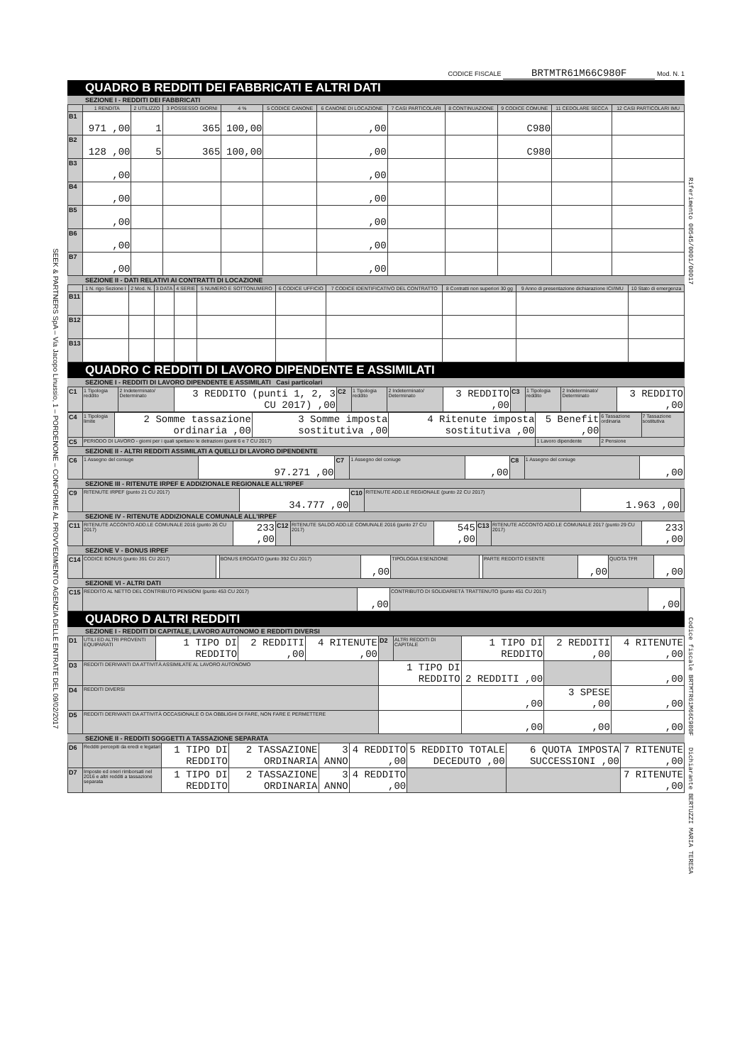SEEK & PARTNERS SpA – Via Jacopo Linussio, 1 – PORDENONE – CONFORME AL PROVVEDIMENTO AGENZIA DELLE ENTRATE DEL 09/02/2017
Riferimento 00545/0001/00017
Codice fiscale BRTMTR61M66C980F Dichiarante BERTUZZI MARIA TERESA
CODICE FISCALE BRTMTR61M66C980F Mod. N. 1
QUADRO B REDDITI DEI FABBRICATI E ALTRI DATI
SEZIONE I - REDDITI DEI FABBRICATI
| | 1 RENDITA | 2 UTILIZZO | 3 POSSESSO GIORNI | 4 % | 5 CODICE CANONE | 6 CANONE DI LOCAZIONE | 7 CASI PARTICOLARI | 8 CONTINUAZIONE | 9 CODICE COMUNE | 11 CEDOLARE SECCA | 12 CASI PARTICOLARI IMU |
| --- | --- | --- | --- | --- | --- | --- | --- | --- | --- | --- | --- |
| B1 | 971 ,00 | 1 | 365 | 100,00 | | ,00 | | | C980 | | |
| B2 | 128 ,00 | 5 | 365 | 100,00 | | ,00 | | | C980 | | |
| B3 | ,00 | | | | | ,00 | | | | | |
| B4 | ,00 | | | | | ,00 | | | | | |
| B5 | ,00 | | | | | ,00 | | | | | |
| B6 | ,00 | | | | | ,00 | | | | | |
| B7 | ,00 | | | | | ,00 | | | | | |
SEZIONE II - DATI RELATIVI AI CONTRATTI DI LOCAZIONE
| | 1 N. rigo Sezione I | 2 Mod. N. | 3 DATA | 4 SERIE | 5 NUMERO E SOTTONUMERO | 6 CODICE UFFICIO | 7 CODICE IDENTIFICATIVO DEL CONTRATTO | 8 Contratti non superiori 30 gg | 9 Anno di presentazione dichiarazione ICI/IMU | 10 Stato di emergenza |
| --- | --- | --- | --- | --- | --- | --- | --- | --- | --- | --- |
| B11 | | | | | | | | | | |
| B12 | | | | | | | | | | |
| B13 | | | | | | | | | | |
QUADRO C REDDITI DI LAVORO DIPENDENTE E ASSIMILATI
SEZIONE I - REDDITI DI LAVORO DIPENDENTE E ASSIMILATI Casi particolari
| C1 | 1 Tipologia reddito | 2 Indeterminato/ Determinato | 3 REDDITO (punti 1, 2, 3 CU 2017) ,00 | C2 | 1 Tipologia reddito | 2 Indeterminato/ Determinato | 3 REDDITO ,00 | C3 | 1 Tipologia reddito | 2 Indeterminato/ Determinato | 3 REDDITO ,00 |
| C4 | 1 Tipologia limite | 2 Somme tassazione ordinaria ,00 | 3 Somme imposta sostitutiva ,00 | 4 Ritenute imposta sostitutiva ,00 | 5 Benefit ,00 | 6 Tassazione ordinaria | 7 Tassazione sostitutiva |
| C5 | PERIODO DI LAVORO - giorni per i quali spettano le detrazioni (punti 6 e 7 CU 2017) | | | | 1 Lavoro dipendente | 2 Pensione | |
SEZIONE II - ALTRI REDDITI ASSIMILATI A QUELLI DI LAVORO DIPENDENTE
| C6 | 1 Assegno del coniuge | 97.271 ,00 | C7 | 1 Assegno del coniuge | ,00 | C8 | 1 Assegno del coniuge | ,00 |
SEZIONE III - RITENUTE IRPEF E ADDIZIONALE REGIONALE ALL'IRPEF
| C9 | RITENUTE IRPEF (punto 21 CU 2017) | 34.777 ,00 | C10 | RITENUTE ADD.LE REGIONALE (punto 22 CU 2017) | 1.963 ,00 | |
SEZIONE IV - RITENUTE ADDIZIONALE COMUNALE ALL'IRPEF
| C11 | RITENUTE ACCONTO ADD.LE COMUNALE 2016 (punto 26 CU 2017) | 233 ,00 | C12 | RITENUTE SALDO ADD.LE COMUNALE 2016 (punto 27 CU 2017) | 545 ,00 | C13 | RITENUTE ACCONTO ADD.LE COMUNALE 2017 (punto 29 CU 2017) | 233 ,00 |
SEZIONE V - BONUS IRPEF
| C14 | CODICE BONUS (punto 391 CU 2017) | | BONUS EROGATO (punto 392 CU 2017) | ,00 | TIPOLOGIA ESENZIONE | | PARTE REDDITO ESENTE | ,00 | QUOTA TFR | ,00 |
SEZIONE VI - ALTRI DATI
| C15 | REDDITO AL NETTO DEL CONTRIBUTO PENSIONI (punto 453 CU 2017) | ,00 | CONTRIBUTO DI SOLIDARIETÀ TRATTENUTO (punto 451 CU 2017) | ,00 | |
QUADRO D ALTRI REDDITI
SEZIONE I - REDDITI DI CAPITALE, LAVORO AUTONOMO E REDDITI DIVERSI
| D1 | UTILI ED ALTRI PROVENTI EQUIPARATI | 1 TIPO DI REDDITO | 2 REDDITI ,00 | 4 RITENUTE ,00 | D2 | ALTRI REDDITI DI CAPITALE | 1 TIPO DI REDDITO | 2 REDDITI ,00 | 4 RITENUTE ,00 |
| D3 | REDDITI DERIVANTI DA ATTIVITÀ ASSIMILATE AL LAVORO AUTONOMO | | | | 1 TIPO DI REDDITO | | 2 REDDITI ,00 | | ,00 |
| D4 | REDDITI DIVERSI | | | | | | ,00 | 3 SPESE ,00 | ,00 |
| D5 | REDDITI DERIVANTI DA ATTIVITÀ OCCASIONALE O DA OBBLIGHI DI FARE, NON FARE E PERMETTERE | | | | | | ,00 | ,00 | ,00 |
SEZIONE II - REDDITI SOGGETTI A TASSAZIONE SEPARATA
| D6 | Redditi percepiti da eredi e legatari | 1 TIPO DI REDDITO | 2 TASSAZIONE ORDINARIA | 3 ANNO | 4 REDDITO ,00 | 5 REDDITO TOTALE DECEDUTO ,00 | 6 QUOTA IMPOSTA SUCCESSIONI ,00 | 7 RITENUTE ,00 |
| D7 | Imposte ed oneri rimborsati nel 2016 e altri redditi a tassazione separata | 1 TIPO DI REDDITO | 2 TASSAZIONE ORDINARIA | 3 ANNO | 4 REDDITO ,00 | | | 7 RITENUTE ,00 |